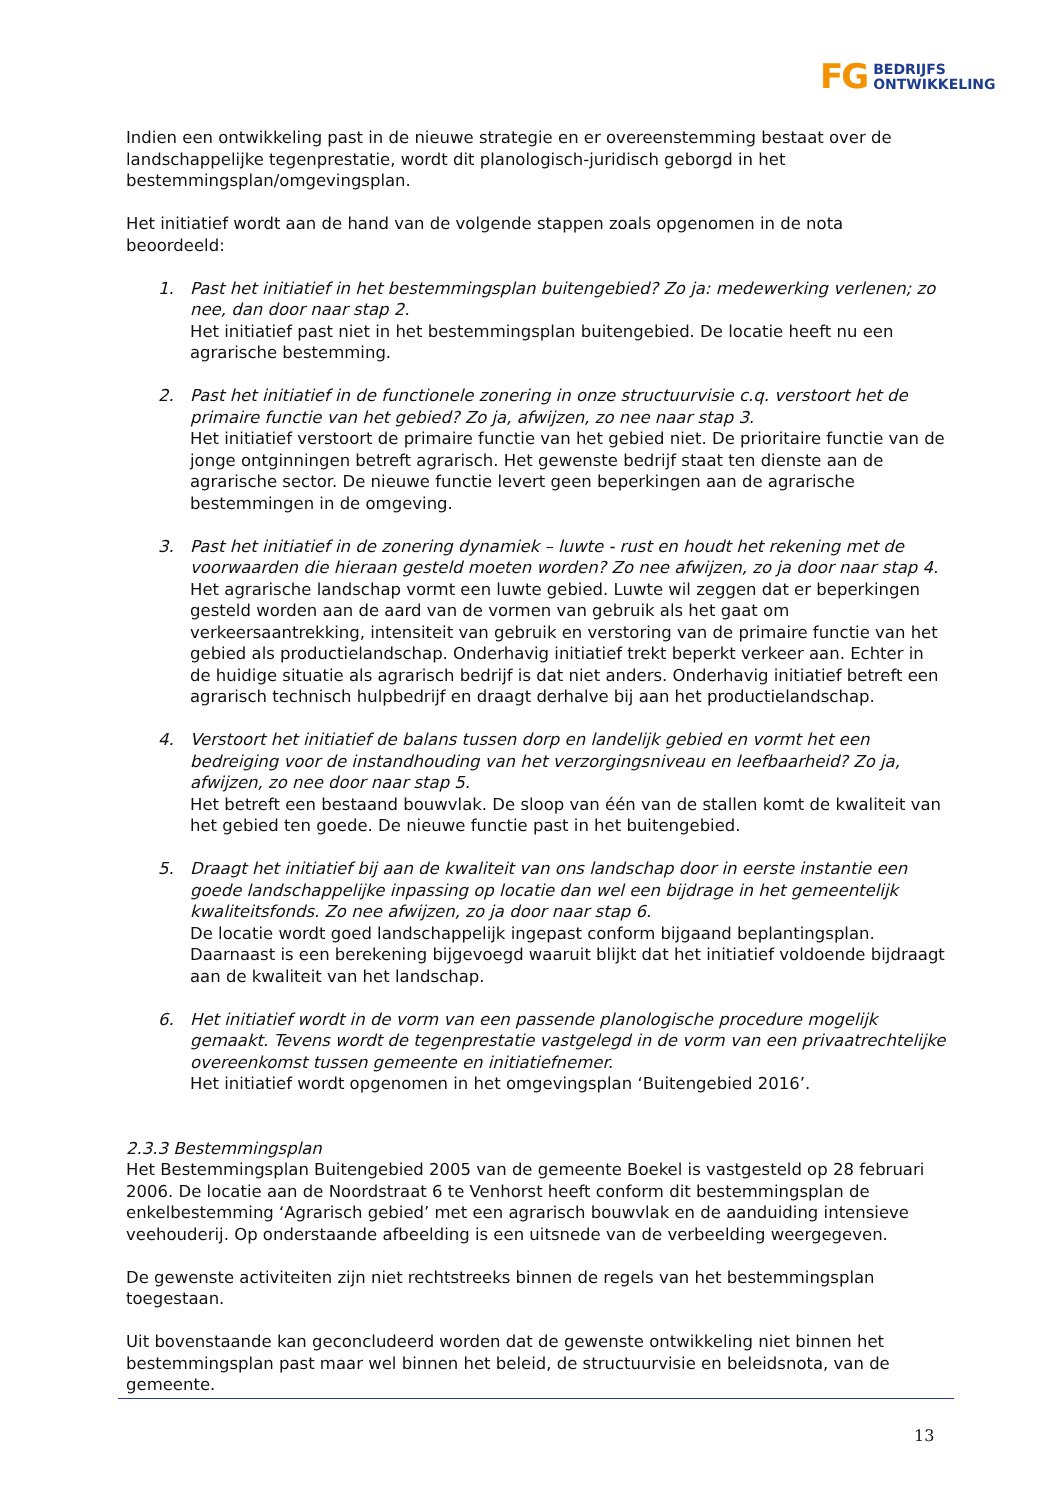FG BEDRIJFS
ONTWIKKELING
Indien een ontwikkeling past in de nieuwe strategie en er overeenstemming bestaat over de landschappelijke tegenprestatie, wordt dit planologisch-juridisch geborgd in het bestemmingsplan/omgevingsplan.
Het initiatief wordt aan de hand van de volgende stappen zoals opgenomen in de nota beoordeeld:
1. Past het initiatief in het bestemmingsplan buitengebied? Zo ja: medewerking verlenen; zo nee, dan door naar stap 2.
Het initiatief past niet in het bestemmingsplan buitengebied. De locatie heeft nu een agrarische bestemming.
2. Past het initiatief in de functionele zonering in onze structuurvisie c.q. verstoort het de primaire functie van het gebied? Zo ja, afwijzen, zo nee naar stap 3.
Het initiatief verstoort de primaire functie van het gebied niet. De prioritaire functie van de jonge ontginningen betreft agrarisch. Het gewenste bedrijf staat ten dienste aan de agrarische sector. De nieuwe functie levert geen beperkingen aan de agrarische bestemmingen in de omgeving.
3. Past het initiatief in de zonering dynamiek – luwte - rust en houdt het rekening met de voorwaarden die hieraan gesteld moeten worden? Zo nee afwijzen, zo ja door naar stap 4.
Het agrarische landschap vormt een luwte gebied. Luwte wil zeggen dat er beperkingen gesteld worden aan de aard van de vormen van gebruik als het gaat om verkeersaantrekking, intensiteit van gebruik en verstoring van de primaire functie van het gebied als productielandschap. Onderhavig initiatief trekt beperkt verkeer aan. Echter in de huidige situatie als agrarisch bedrijf is dat niet anders. Onderhavig initiatief betreft een agrarisch technisch hulpbedrijf en draagt derhalve bij aan het productielandschap.
4. Verstoort het initiatief de balans tussen dorp en landelijk gebied en vormt het een bedreiging voor de instandhouding van het verzorgingsniveau en leefbaarheid? Zo ja, afwijzen, zo nee door naar stap 5.
Het betreft een bestaand bouwvlak. De sloop van één van de stallen komt de kwaliteit van het gebied ten goede. De nieuwe functie past in het buitengebied.
5. Draagt het initiatief bij aan de kwaliteit van ons landschap door in eerste instantie een goede landschappelijke inpassing op locatie dan wel een bijdrage in het gemeentelijk kwaliteitsfonds. Zo nee afwijzen, zo ja door naar stap 6.
De locatie wordt goed landschappelijk ingepast conform bijgaand beplantingsplan. Daarnaast is een berekening bijgevoegd waaruit blijkt dat het initiatief voldoende bijdraagt aan de kwaliteit van het landschap.
6. Het initiatief wordt in de vorm van een passende planologische procedure mogelijk gemaakt. Tevens wordt de tegenprestatie vastgelegd in de vorm van een privaatrechtelijke overeenkomst tussen gemeente en initiatiefnemer.
Het initiatief wordt opgenomen in het omgevingsplan ‘Buitengebied 2016’.
2.3.3 Bestemmingsplan
Het Bestemmingsplan Buitengebied 2005 van de gemeente Boekel is vastgesteld op 28 februari 2006. De locatie aan de Noordstraat 6 te Venhorst heeft conform dit bestemmingsplan de enkelbestemming ‘Agrarisch gebied’ met een agrarisch bouwvlak en de aanduiding intensieve veehouderij. Op onderstaande afbeelding is een uitsnede van de verbeelding weergegeven.
De gewenste activiteiten zijn niet rechtstreeks binnen de regels van het bestemmingsplan toegestaan.
Uit bovenstaande kan geconcludeerd worden dat de gewenste ontwikkeling niet binnen het bestemmingsplan past maar wel binnen het beleid, de structuurvisie en beleidsnota, van de gemeente.
13